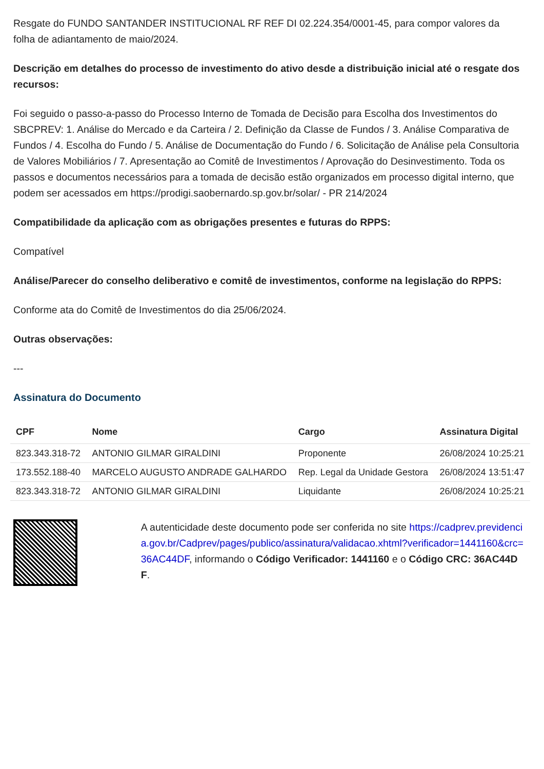Resgate do FUNDO SANTANDER INSTITUCIONAL RF REF DI 02.224.354/0001-45, para compor valores da folha de adiantamento de maio/2024.
Descrição em detalhes do processo de investimento do ativo desde a distribuição inicial até o resgate dos recursos:
Foi seguido o passo-a-passo do Processo Interno de Tomada de Decisão para Escolha dos Investimentos do SBCPREV: 1. Análise do Mercado e da Carteira / 2. Definição da Classe de Fundos / 3. Análise Comparativa de Fundos / 4. Escolha do Fundo / 5. Análise de Documentação do Fundo / 6. Solicitação de Análise pela Consultoria de Valores Mobiliários / 7. Apresentação ao Comitê de Investimentos / Aprovação do Desinvestimento. Toda os passos e documentos necessários para a tomada de decisão estão organizados em processo digital interno, que podem ser acessados em https://prodigi.saobernardo.sp.gov.br/solar/ - PR 214/2024
Compatibilidade da aplicação com as obrigações presentes e futuras do RPPS:
Compatível
Análise/Parecer do conselho deliberativo e comitê de investimentos, conforme na legislação do RPPS:
Conforme ata do Comitê de Investimentos do dia 25/06/2024.
Outras observações:
---
Assinatura do Documento
| CPF | Nome | Cargo | Assinatura Digital |
| --- | --- | --- | --- |
| 823.343.318-72 | ANTONIO GILMAR GIRALDINI | Proponente | 26/08/2024 10:25:21 |
| 173.552.188-40 | MARCELO AUGUSTO ANDRADE GALHARDO | Rep. Legal da Unidade Gestora | 26/08/2024 13:51:47 |
| 823.343.318-72 | ANTONIO GILMAR GIRALDINI | Liquidante | 26/08/2024 10:25:21 |
A autenticidade deste documento pode ser conferida no site https://cadprev.previdencia.gov.br/Cadprev/pages/publico/assinatura/validacao.xhtml?verificador=1441160&crc=36AC44DF, informando o Código Verificador: 1441160 e o Código CRC: 36AC44DF.